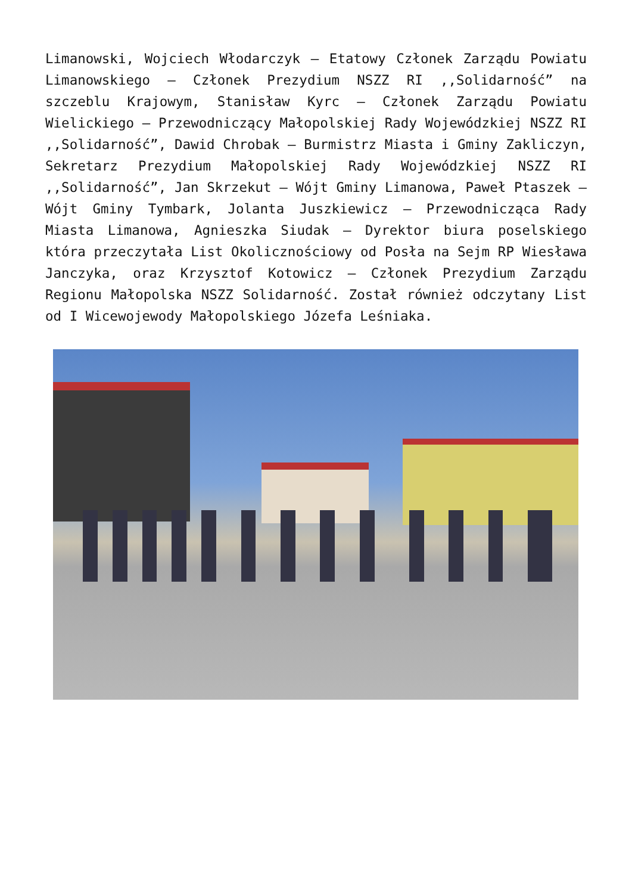Limanowski, Wojciech Włodarczyk – Etatowy Członek Zarządu Powiatu Limanowskiego – Członek Prezydium NSZZ RI ,,Solidarność” na szczeblu Krajowym, Stanisław Kyrc – Członek Zarządu Powiatu Wielickiego – Przewodniczący Małopolskiej Rady Wojewódzkiej NSZZ RI ,,Solidarność”, Dawid Chrobak – Burmistrz Miasta i Gminy Zakliczyn, Sekretarz Prezydium Małopolskiej Rady Wojewódzkiej NSZZ RI ,,Solidarność”, Jan Skrzekut – Wójt Gminy Limanowa, Paweł Ptaszek – Wójt Gminy Tymbark, Jolanta Juszkiewicz – Przewodnicząca Rady Miasta Limanowa, Agnieszka Siudak – Dyrektor biura poselskiego która przeczytała List Okolicznościowy od Posła na Sejm RP Wiesława Janczyka, oraz Krzysztof Kotowicz – Członek Prezydium Zarządu Regionu Małopolska NSZZ Solidarność. Został również odczytany List od I Wicewojewody Małopolskiego Józefa Leśniaka.